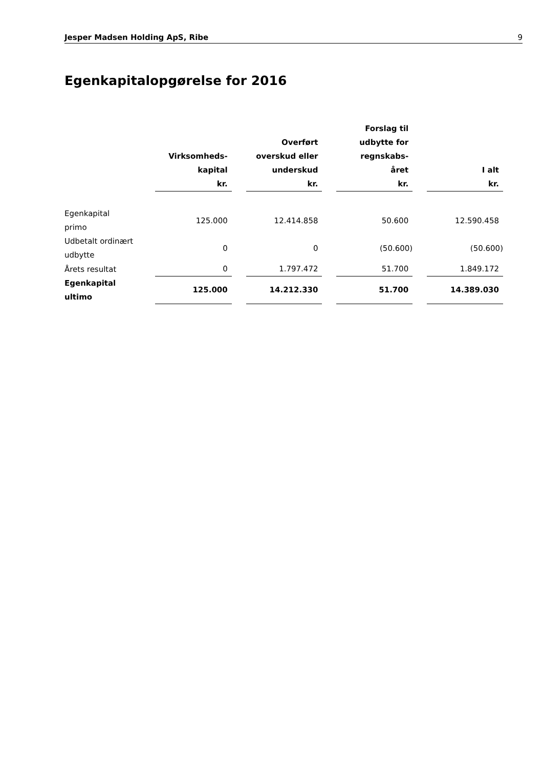Jesper Madsen Holding ApS, Ribe 9
Egenkapitalopgørelse for 2016
| | Virksomheds- kapital kr. | Overført overskud eller underskud kr. | Forslag til udbytte for regnskabs- året kr. | I alt kr. |
| --- | --- | --- | --- | --- |
| Egenkapital primo | 125.000 | 12.414.858 | 50.600 | 12.590.458 |
| Udbetalt ordinært udbytte | 0 | 0 | (50.600) | (50.600) |
| Årets resultat | 0 | 1.797.472 | 51.700 | 1.849.172 |
| Egenkapital ultimo | 125.000 | 14.212.330 | 51.700 | 14.389.030 |